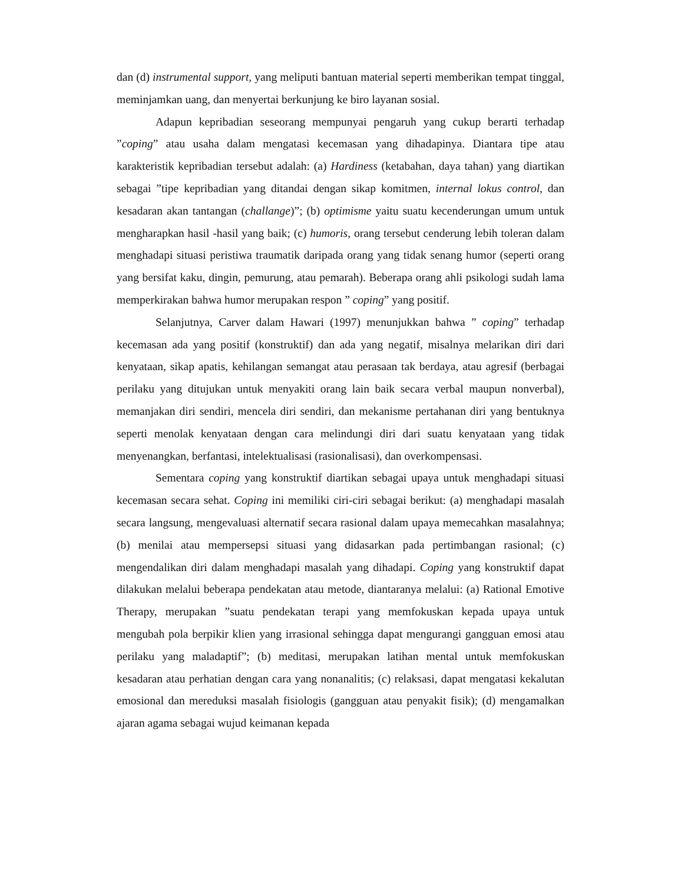dan (d) instrumental support, yang meliputi bantuan material seperti memberikan tempat tinggal, meminjamkan uang, dan menyertai berkunjung ke biro layanan sosial.
Adapun kepribadian seseorang mempunyai pengaruh yang cukup berarti terhadap ”coping” atau usaha dalam mengatasi kecemasan yang dihadapinya. Diantara tipe atau karakteristik kepribadian tersebut adalah: (a) Hardiness (ketabahan, daya tahan) yang diartikan sebagai ”tipe kepribadian yang ditandai dengan sikap komitmen, internal lokus control, dan kesadaran akan tantangan (challange)”; (b) optimisme yaitu suatu kecenderungan umum untuk mengharapkan hasil -hasil yang baik; (c) humoris, orang tersebut cenderung lebih toleran dalam menghadapi situasi peristiwa traumatik daripada orang yang tidak senang humor (seperti orang yang bersifat kaku, dingin, pemurung, atau pemarah). Beberapa orang ahli psikologi sudah lama memperkirakan bahwa humor merupakan respon ” coping” yang positif.
Selanjutnya, Carver dalam Hawari (1997) menunjukkan bahwa ” coping” terhadap kecemasan ada yang positif (konstruktif) dan ada yang negatif, misalnya melarikan diri dari kenyataan, sikap apatis, kehilangan semangat atau perasaan tak berdaya, atau agresif (berbagai perilaku yang ditujukan untuk menyakiti orang lain baik secara verbal maupun nonverbal), memanjakan diri sendiri, mencela diri sendiri, dan mekanisme pertahanan diri yang bentuknya seperti menolak kenyataan dengan cara melindungi diri dari suatu kenyataan yang tidak menyenangkan, berfantasi, intelektualisasi (rasionalisasi), dan overkompensasi.
Sementara coping yang konstruktif diartikan sebagai upaya untuk menghadapi situasi kecemasan secara sehat. Coping ini memiliki ciri-ciri sebagai berikut: (a) menghadapi masalah secara langsung, mengevaluasi alternatif secara rasional dalam upaya memecahkan masalahnya; (b) menilai atau mempersepsi situasi yang didasarkan pada pertimbangan rasional; (c) mengendalikan diri dalam menghadapi masalah yang dihadapi. Coping yang konstruktif dapat dilakukan melalui beberapa pendekatan atau metode, diantaranya melalui: (a) Rational Emotive Therapy, merupakan ”suatu pendekatan terapi yang memfokuskan kepada upaya untuk mengubah pola berpikir klien yang irrasional sehingga dapat mengurangi gangguan emosi atau perilaku yang maladaptif”; (b) meditasi, merupakan latihan mental untuk memfokuskan kesadaran atau perhatian dengan cara yang nonanalitis; (c) relaksasi, dapat mengatasi kekalutan emosional dan mereduksi masalah fisiologis (gangguan atau penyakit fisik); (d) mengamalkan ajaran agama sebagai wujud keimanan kepada